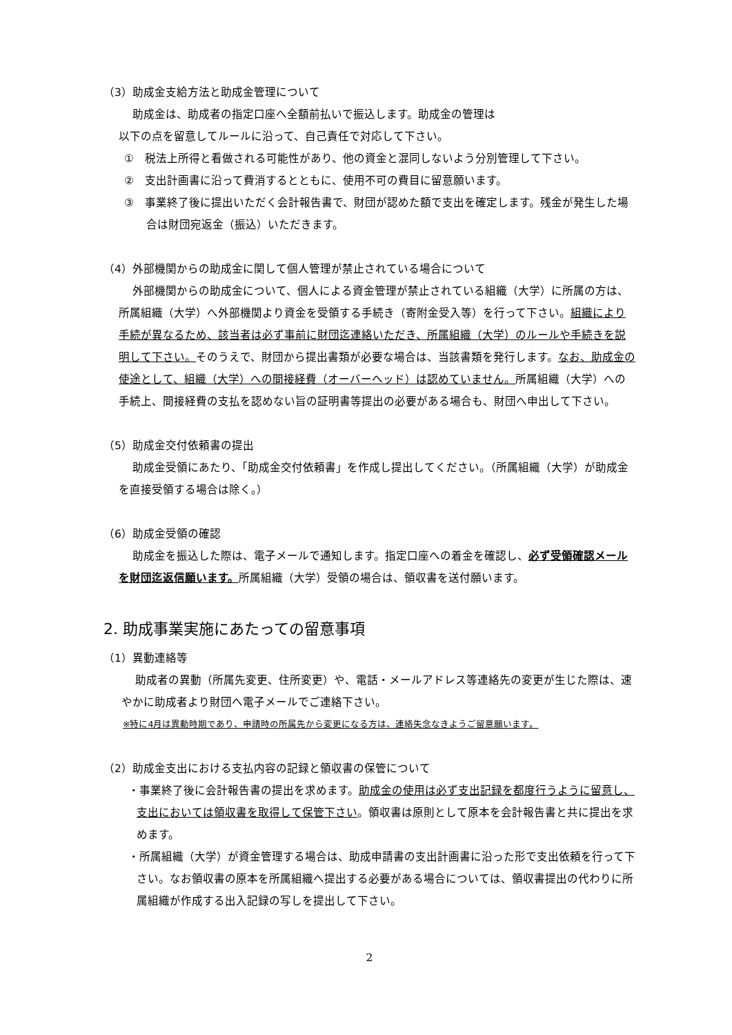（3）助成金支給方法と助成金管理について
助成金は、助成者の指定口座へ全額前払いで振込します。助成金の管理は
以下の点を留意してルールに沿って、自己責任で対応して下さい。
①　税法上所得と看做される可能性があり、他の資金と混同しないよう分別管理して下さい。
②　支出計画書に沿って費消するとともに、使用不可の費目に留意願います。
③　事業終了後に提出いただく会計報告書で、財団が認めた額で支出を確定します。残金が発生した場合は財団宛返金（振込）いただきます。
（4）外部機関からの助成金に関して個人管理が禁止されている場合について
外部機関からの助成金について、個人による資金管理が禁止されている組織（大学）に所属の方は、所属組織（大学）へ外部機関より資金を受領する手続き（寄附金受入等）を行って下さい。組織により手続が異なるため、該当者は必ず事前に財団迄連絡いただき、所属組織（大学）のルールや手続きを説明して下さい。そのうえで、財団から提出書類が必要な場合は、当該書類を発行します。なお、助成金の使途として、組織（大学）への間接経費（オーバーヘッド）は認めていません。所属組織（大学）への手続上、間接経費の支払を認めない旨の証明書等提出の必要がある場合も、財団へ申出して下さい。
（5）助成金交付依頼書の提出
助成金受領にあたり、「助成金交付依頼書」を作成し提出してください。（所属組織（大学）が助成金を直接受領する場合は除く。）
（6）助成金受領の確認
助成金を振込した際は、電子メールで通知します。指定口座への着金を確認し、必ず受領確認メールを財団迄返信願います。所属組織（大学）受領の場合は、領収書を送付願います。
2. 助成事業実施にあたっての留意事項
（1）異動連絡等
助成者の異動（所属先変更、住所変更）や、電話・メールアドレス等連絡先の変更が生じた際は、速やかに助成者より財団へ電子メールでご連絡下さい。
※特に4月は異動時期であり、申請時の所属先から変更になる方は、連絡失念なきようご留意願います。
（2）助成金支出における支払内容の記録と領収書の保管について
・事業終了後に会計報告書の提出を求めます。助成金の使用は必ず支出記録を都度行うように留意し、支出においては領収書を取得して保管下さい。領収書は原則として原本を会計報告書と共に提出を求めます。
・所属組織（大学）が資金管理する場合は、助成申請書の支出計画書に沿った形で支出依頼を行って下さい。なお領収書の原本を所属組織へ提出する必要がある場合については、領収書提出の代わりに所属組織が作成する出入記録の写しを提出して下さい。
2